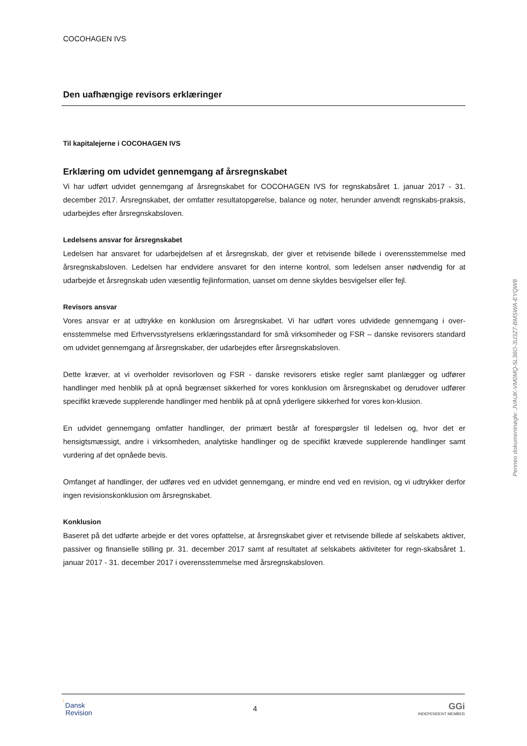COCOHAGEN IVS
Den uafhængige revisors erklæringer
Til kapitalejerne i COCOHAGEN IVS
Erklæring om udvidet gennemgang af årsregnskabet
Vi har udført udvidet gennemgang af årsregnskabet for COCOHAGEN IVS for regnskabsåret 1. januar 2017 - 31. december 2017. Årsregnskabet, der omfatter resultatopgørelse, balance og noter, herunder anvendt regnskabs-praksis, udarbejdes efter årsregnskabsloven.
Ledelsens ansvar for årsregnskabet
Ledelsen har ansvaret for udarbejdelsen af et årsregnskab, der giver et retvisende billede i overensstemmelse med årsregnskabsloven. Ledelsen har endvidere ansvaret for den interne kontrol, som ledelsen anser nødvendig for at udarbejde et årsregnskab uden væsentlig fejlinformation, uanset om denne skyldes besvigelser eller fejl.
Revisors ansvar
Vores ansvar er at udtrykke en konklusion om årsregnskabet. Vi har udført vores udvidede gennemgang i over-ensstemmelse med Erhvervsstyrelsens erklæringsstandard for små virksomheder og FSR – danske revisorers standard om udvidet gennemgang af årsregnskaber, der udarbejdes efter årsregnskabsloven.
Dette kræver, at vi overholder revisorloven og FSR - danske revisorers etiske regler samt planlægger og udfører handlinger med henblik på at opnå begrænset sikkerhed for vores konklusion om årsregnskabet og derudover udfører specifikt krævede supplerende handlinger med henblik på at opnå yderligere sikkerhed for vores kon-klusion.
En udvidet gennemgang omfatter handlinger, der primært består af forespørgsler til ledelsen og, hvor det er hensigtsmæssigt, andre i virksomheden, analytiske handlinger og de specifikt krævede supplerende handlinger samt vurdering af det opnåede bevis.
Omfanget af handlinger, der udføres ved en udvidet gennemgang, er mindre end ved en revision, og vi udtrykker derfor ingen revisionskonklusion om årsregnskabet.
Konklusion
Baseret på det udførte arbejde er det vores opfattelse, at årsregnskabet giver et retvisende billede af selskabets aktiver, passiver og finansielle stilling pr. 31. december 2017 samt af resultatet af selskabets aktiviteter for regn-skabsåret 1. januar 2017 - 31. december 2017 i overensstemmelse med årsregnskabsloven.
Penneo dokumentnøgle: JVAUK-VM0MQ-5L36O-3U3Z7-BMSWA-EYQW8
ʾDansk
Revision
4
GGi
INDEPENDENT MEMBER